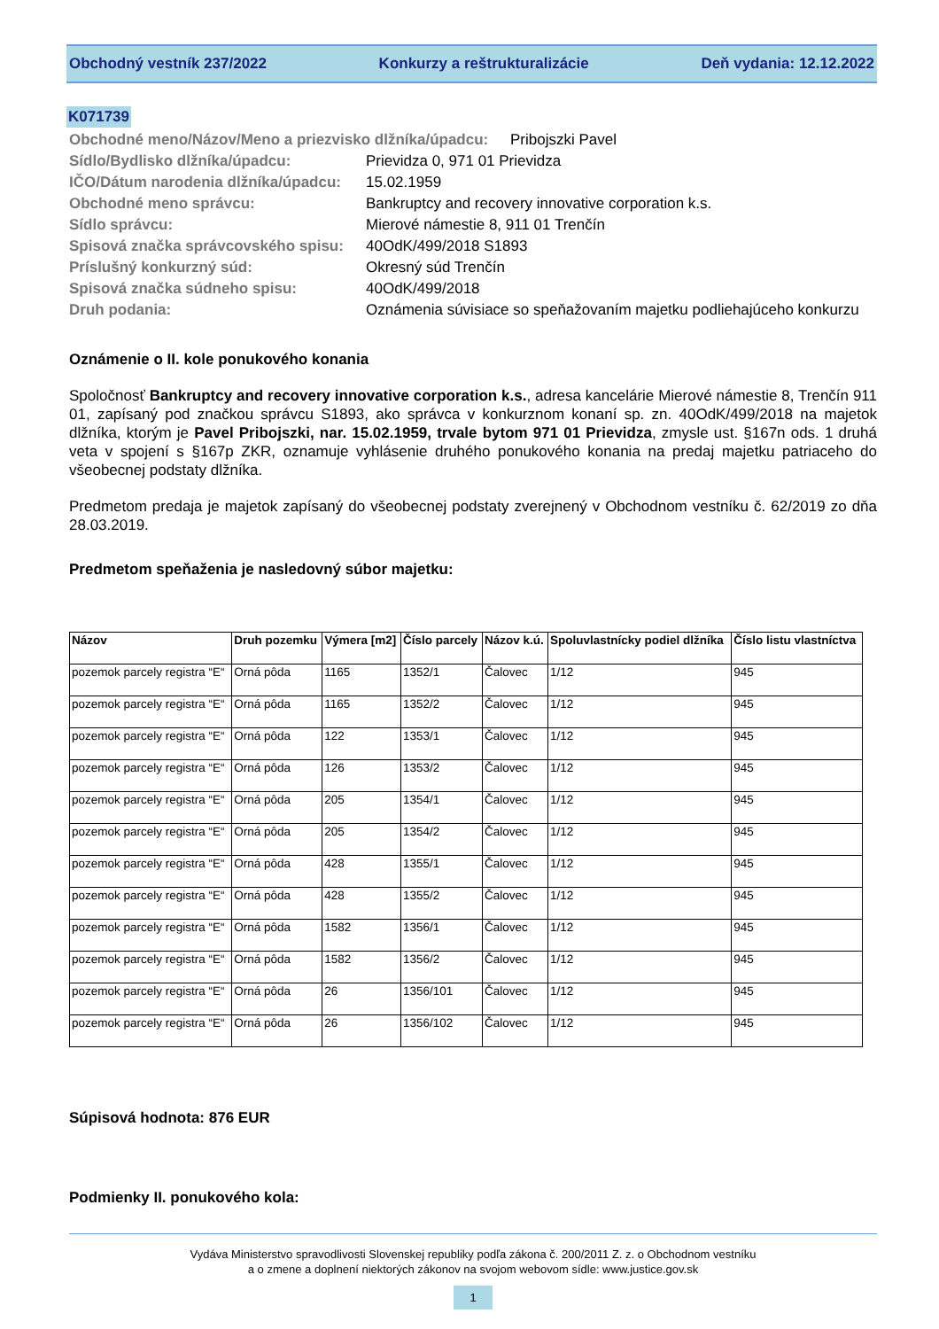Obchodný vestník 237/2022 Konkurzy a reštrukturalizácie Deň vydania: 12.12.2022
K071739
Obchodné meno/Názov/Meno a priezvisko dlžníka/úpadcu: Pribojszki Pavel
Sídlo/Bydlisko dlžníka/úpadcu:
Prievidza 0, 971 01 Prievidza
IČO/Dátum narodenia dlžníka/úpadcu:
15.02.1959
Obchodné meno správcu:
Bankruptcy and recovery innovative corporation k.s.
Sídlo správcu:
Mierové námestie 8, 911 01 Trenčín
Spisová značka správcovského spisu:
40OdK/499/2018 S1893
Príslušný konkurzný súd:
Okresný súd Trenčín
Spisová značka súdneho spisu:
40OdK/499/2018
Druh podania:
Oznámenia súvisiace so speňažovaním majetku podliehajúceho konkurzu
Oznámenie o II. kole ponukového konania
Spoločnosť Bankruptcy and recovery innovative corporation k.s., adresa kancelárie Mierové námestie 8, Trenčín 911 01, zapísaný pod značkou správcu S1893, ako správca v konkurznom konaní sp. zn. 40OdK/499/2018 na majetok dlžníka, ktorým je Pavel Pribojszki, nar. 15.02.1959, trvale bytom 971 01 Prievidza, zmysle ust. §167n ods. 1 druhá veta v spojení s §167p ZKR, oznamuje vyhlásenie druhého ponukového konania na predaj majetku patriaceho do všeobecnej podstaty dlžníka.
Predmetom predaja je majetok zapísaný do všeobecnej podstaty zverejnený v Obchodnom vestníku č. 62/2019 zo dňa 28.03.2019.
Predmetom speňaženia je nasledovný súbor majetku:
| Názov | Druh pozemku | Výmera [m2] | Číslo parcely | Názov k.ú. | Spoluvlastnícky podiel dlžníka | Číslo listu vlastníctva |
| --- | --- | --- | --- | --- | --- | --- |
| pozemok parcely registra “E“ | Orná pôda | 1165 | 1352/1 | Čalovec | 1/12 | 945 |
| pozemok parcely registra “E“ | Orná pôda | 1165 | 1352/2 | Čalovec | 1/12 | 945 |
| pozemok parcely registra “E“ | Orná pôda | 122 | 1353/1 | Čalovec | 1/12 | 945 |
| pozemok parcely registra “E“ | Orná pôda | 126 | 1353/2 | Čalovec | 1/12 | 945 |
| pozemok parcely registra “E“ | Orná pôda | 205 | 1354/1 | Čalovec | 1/12 | 945 |
| pozemok parcely registra “E“ | Orná pôda | 205 | 1354/2 | Čalovec | 1/12 | 945 |
| pozemok parcely registra “E“ | Orná pôda | 428 | 1355/1 | Čalovec | 1/12 | 945 |
| pozemok parcely registra “E“ | Orná pôda | 428 | 1355/2 | Čalovec | 1/12 | 945 |
| pozemok parcely registra “E“ | Orná pôda | 1582 | 1356/1 | Čalovec | 1/12 | 945 |
| pozemok parcely registra “E“ | Orná pôda | 1582 | 1356/2 | Čalovec | 1/12 | 945 |
| pozemok parcely registra “E“ | Orná pôda | 26 | 1356/101 | Čalovec | 1/12 | 945 |
| pozemok parcely registra “E“ | Orná pôda | 26 | 1356/102 | Čalovec | 1/12 | 945 |
Súpisová hodnota: 876 EUR
Podmienky II. ponukového kola:
Vydáva Ministerstvo spravodlivosti Slovenskej republiky podľa zákona č. 200/2011 Z. z. o Obchodnom vestníku
a o zmene a doplnení niektorých zákonov na svojom webovom sídle: www.justice.gov.sk
1